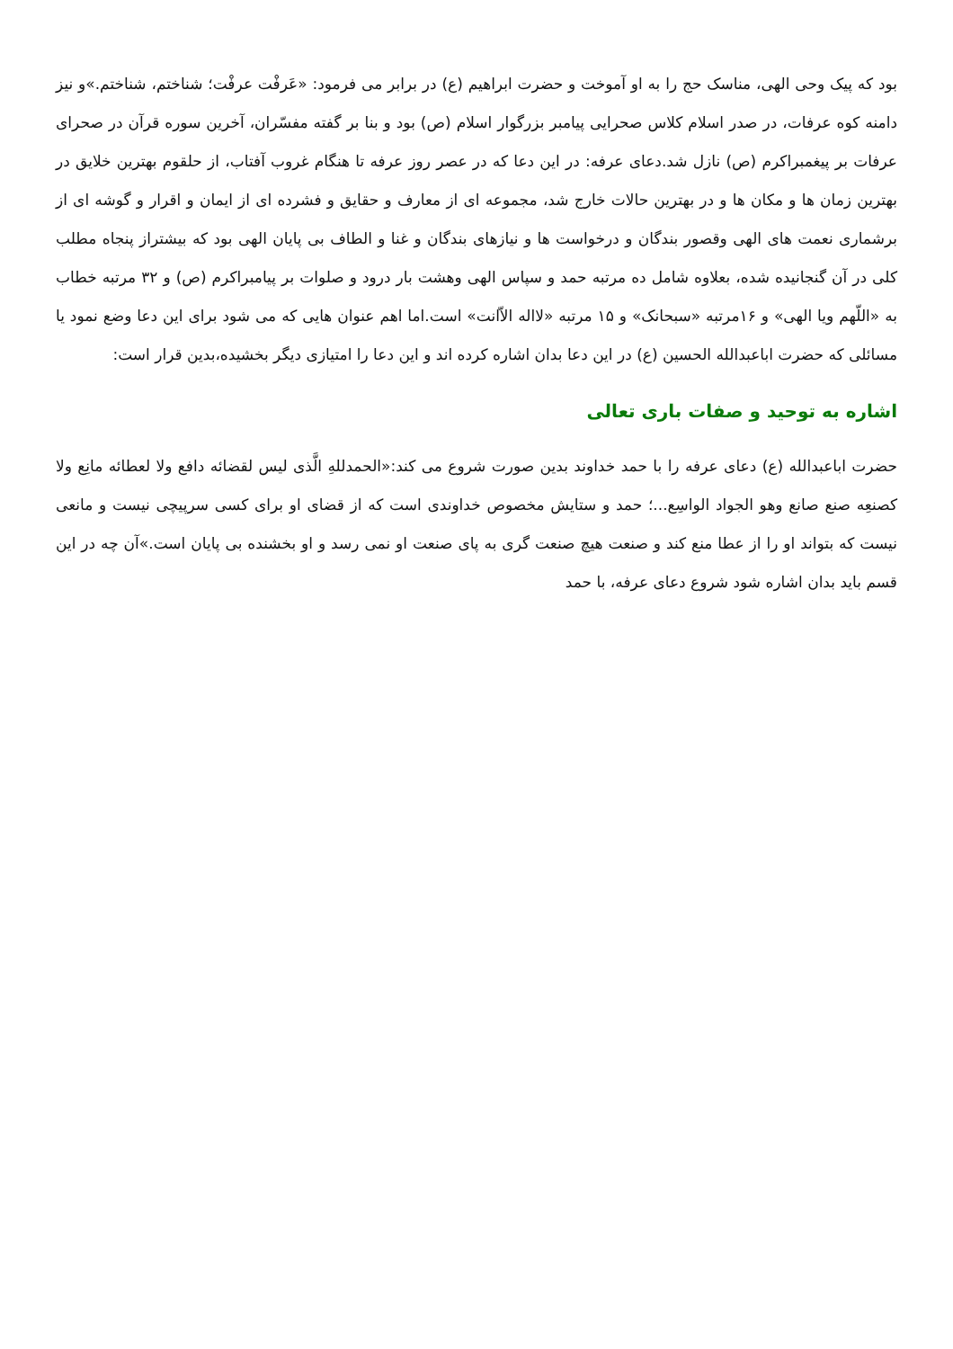بود که پیک وحی الهی، مناسک حج را به او آموخت و حضرت ابراهیم (ع) در برابر می فرمود: «عَرفْت عرفْت؛ شناختم، شناختم.»و نیز دامنه کوه عرفات، در صدر اسلام کلاس صحرایی پیامبر بزرگوار اسلام (ص) بود و بنا بر گفته مفسّران، آخرین سوره قرآن در صحرای عرفات بر پیغمبراکرم (ص) نازل شد.دعای عرفه: در این دعا که در عصر روز عرفه تا هنگام غروب آفتاب، از حلقوم بهترین خلایق در بهترین زمان ها و مکان ها و در بهترین حالات خارج شد، مجموعه ای از معارف و حقایق و فشرده ای از ایمان و اقرار و گوشه ای از برشماری نعمت های الهی وقصور بندگان و درخواست ها و نیازهای بندگان و غنا و الطاف بی پایان الهی بود که بیشتراز پنجاه مطلب کلی در آن گنجانیده شده، بعلاوه شامل ده مرتبه حمد و سپاس الهی وهشت بار درود و صلوات بر پیامبراکرم (ص) و ۳۲ مرتبه خطاب به «اللّهم ویا الهی» و ۱۶مرتبه «سبحانک» و ۱۵ مرتبه «لااله الاّانت» است.اما اهم عنوان هایی که می شود برای این دعا وضع نمود یا مسائلی که حضرت اباعبدالله الحسین (ع) در این دعا بدان اشاره کرده اند و این دعا را امتیازی دیگر بخشیده،بدین قرار است:
اشاره به توحید و صفات باری تعالی
حضرت اباعبدالله (ع) دعای عرفه را با حمد خداوند بدین صورت شروع می کند:«الحمدللهِ الَّذی لیس لقضائه دافع ولا لعطائه مانِع ولا کصنعِه صنع صانع وهو الجواد الواسِع...؛ حمد و ستایش مخصوص خداوندی است که از قضای او برای کسی سرپیچی نیست و مانعی نیست که بتواند او را از عطا منع کند و صنعت هیچ صنعت گری به پای صنعت او نمی رسد و او بخشنده بی پایان است.»آن چه در این قسم باید بدان اشاره شود شروع دعای عرفه، با حمد